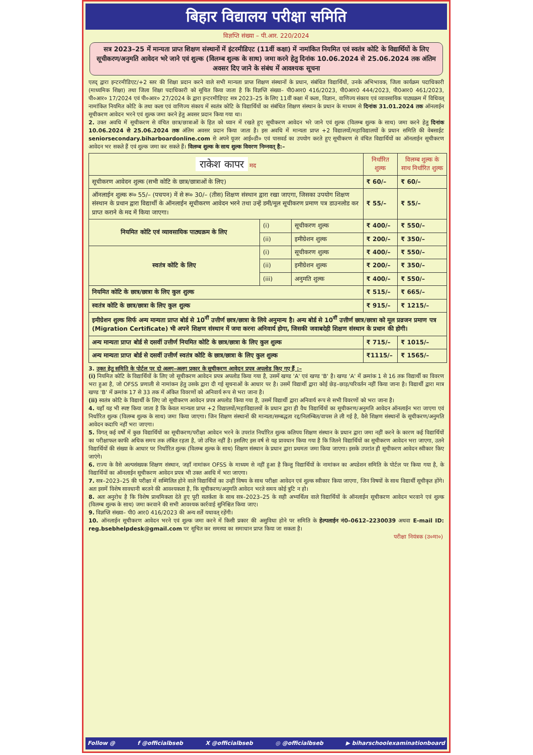बिहार विद्यालय परीक्षा समिति
विज्ञप्ति संख्या – पी.आर. 220/2024
सत्र 2023–25 में मान्यता प्राप्त शिक्षण संस्थानों में इंटरमीडिएट (11वीं कक्षा) में नामांकित नियमित एवं स्वतंत्र कोटि के विद्यार्थियों के लिए सूचीकरण/अनुमति आवेदन भरे जाने एवं शुल्क (विलम्ब शुल्क के साथ) जमा करने हेतु दिनांक 10.06.2024 से 25.06.2024 तक अंतिम अवसर दिए जाने के संबंध में आवश्यक सूचना
एतद् द्वारा इन्टरमीडिएट/+2 स्तर की शिक्षा प्रदान करने वाले सभी मान्यता प्राप्त शिक्षण संस्थानों के प्रधान, संबंधित विद्यार्थियों, उनके अभिभावक, जिला कार्यक्रम पदाधिकारी (माध्यमिक शिक्षा) तथा जिला शिक्षा पदाधिकारी को सूचित किया जाता है कि विज्ञप्ति संख्या– पी0आर0 416/2023, पी0आर0 444/2023, पी0आर0 461/2023, पी०आर० 17/2024 एवं पी०आर० 27/2024 के द्वारा इन्टरमीडिएट सत्र 2023–25 के लिए 11वीं कक्षा में कला, विज्ञान, वाणिज्य संकाय एवं व्यावसायिक पाठ्यक्रम में विधिवत् नामांकित नियमित कोटि के तथा कला एवं वाणिज्य संकाय में स्वतंत्र कोटि के विद्यार्थियों का संबंधित शिक्षण संस्थान के प्रधान के माध्यम से दिनांक 31.01.2024 तक ऑनलाईन सूचीकरण आवेदन भरने एवं शुल्क जमा करने हेतु अवसर प्रदान किया गया था।
2. उक्त अवधि में सूचीकरण से वंचित छात्र/छात्राओं के हित को ध्यान में रखते हुए सूचीकरण आवेदन भरे जाने एवं शुल्क (विलम्ब शुल्क के साथ) जमा करने हेतु दिनांक 10.06.2024 से 25.06.2024 तक अंतिम अवसर प्रदान किया जाता है। इस अवधि में मान्यता प्राप्त +2 विद्यालयों/महाविद्यालयों के प्रधान समिति की वेबसाईट seniorsecondary.biharboardonline.com से अपने यूजर आई०डी० एवं पासवर्ड का उपयोग करते हुए सूचीकरण से वंचित विद्यार्थियों का ऑनलाईन सूचीकरण आवेदन भर सकते हैं एवं शुल्क जमा कर सकते हैं। विलम्ब शुल्क के साथ शुल्क विवरण निम्नवत् है:–
| राकेश कापर मद | | | निर्धारित शुल्क | विलम्ब शुल्क के साथ निर्धारित शुल्क |
| --- | --- | --- | --- | --- |
| सूचीकरण आवेदन शुल्क (सभी कोटि के छात्र/छात्राओं के लिए) | | | ₹ 60/– | ₹ 60/– |
| ऑनलाईन शुल्क रू० 55/– (पचपन) में से रू० 30/– (तीस) शिक्षण संस्थान द्वारा रखा जाएगा, जिसका उपयोग शिक्षण संस्थान के प्रधान द्वारा विद्यार्थी के ऑनलाईन सूचीकरण आवेदन भरने तथा उन्हें डमी/मूल सूचीकरण प्रमाण पत्र डाउनलोड कर प्राप्त कराने के मद में किया जाएगा। | | | ₹ 55/– | ₹ 55/– |
| नियमित कोटि एवं व्यावसायिक पाठ्यक्रम के लिए | (i) | सूचीकरण शुल्क | ₹ 400/– | ₹ 550/– |
| | (ii) | इमीग्रेशन शुल्क | ₹ 200/– | ₹ 350/– |
| स्वतंत्र कोटि के लिए | (i) | सूचीकरण शुल्क | ₹ 400/– | ₹ 550/– |
| | (ii) | इमीग्रेशन शुल्क | ₹ 200/– | ₹ 350/– |
| | (iii) | अनुमति शुल्क | ₹ 400/– | ₹ 550/– |
| नियमित कोटि के छात्र/छात्रा के लिए कुल शुल्क | | | ₹ 515/– | ₹ 665/– |
| स्वतंत्र कोटि के छात्र/छात्रा के लिए कुल शुल्क | | | ₹ 915/– | ₹ 1215/– |
| इमीग्रेशन शुल्क सिर्फ अन्य मान्यता प्राप्त बोर्ड से 10<sup>वीं</sup> उत्तीर्ण छात्र/छात्रा के लिये अनुमान्य है। अन्य बोर्ड से 10<sup>वीं</sup> उत्तीर्ण छात्र/छात्रा को मूल प्रव्रजन प्रमाण पत्र (Migration Certificate) भी अपने शिक्षण संस्थान में जमा करना अनिवार्य होगा, जिसकी जवाबदेही शिक्षण संस्थान के प्रधान की होगी। | | | | |
| अन्य मान्यता प्राप्त बोर्ड से दसवीं उत्तीर्ण नियमित कोटि के छात्र/छात्रा के लिए कुल शुल्क | | | ₹ 715/– | ₹ 1015/– |
| अन्य मान्यता प्राप्त बोर्ड से दसवीं उत्तीर्ण स्वतंत्र कोटि के छात्र/छात्रा के लिए कुल शुल्क | | | ₹1115/– | ₹ 1565/– |
3. उक्त हेतु समिति के पोर्टल पर दो अलग–अलग प्रकार के सूचीकरण आवेदन प्रपत्र अपलोड किए गए हैं :–
(i) नियमित कोटि के विद्यार्थियों के लिए जो सूचीकरण आवेदन प्रपत्र अपलोड किया गया है, उसमें खण्ड 'A' एवं खण्ड 'B' है। खण्ड 'A' में क्रमांक 1 से 16 तक विद्यार्थी का विवरण भरा हुआ है, जो OFSS प्रणाली से नामांकन हेतु उसके द्वारा दी गई सूचनाओं के आधार पर है। उसमें विद्यार्थी द्वारा कोई छेड़–छाड़/परिवर्तन नहीं किया जाना है। विद्यार्थी द्वारा मात्र खण्ड 'B' में क्रमांक 17 से 33 तक में अंकित विवरणों को अनिवार्य रूप से भरा जाना है।
(ii) स्वतंत्र कोटि के विद्यार्थी के लिए जो सूचीकरण आवेदन प्रपत्र अपलोड किया गया है, उसमें विद्यार्थी द्वारा अनिवार्य रूप से सभी विवरणों को भरा जाना है।
4. यहाँ यह भी स्पष्ट किया जाता है कि केवल मान्यता प्राप्त +2 विद्यालयों/महाविद्यालयों के प्रधान द्वारा ही वैध विद्यार्थियों का सूचीकरण/अनुमति आवेदन ऑनलाईन भरा जाएगा एवं निर्धारित शुल्क (विलम्ब शुल्क के साथ) जमा किया जाएगा। जिन शिक्षण संस्थानों की मान्यता/सम्बद्धता रद्द/निलम्बित/वापस ले ली गई है, वैसे शिक्षण संस्थानों के सूचीकरण/अनुमति आवेदन कदापि नहीं भरा जाएगा।
5. विगत् कई वर्षों में कुछ विद्यार्थियों का सूचीकरण/परीक्षा आवेदन भरने के उपरांत निर्धारित शुल्क कतिपय शिक्षण संस्थान के प्रधान द्वारा जमा नहीं करने के कारण कई विद्यार्थियों का परीक्षाफल काफी अधिक समय तक लंबित रहता है, जो उचित नहीं है। इसलिए इस वर्ष से यह प्रावधान किया गया है कि जितने विद्यार्थियों का सूचीकरण आवेदन भरा जाएगा, उतने विद्यार्थियों की संख्या के आधार पर निर्धारित शुल्क (विलम्ब शुल्क के साथ) शिक्षण संस्थान के प्रधान द्वारा प्रथमतः जमा किया जाएगा। इसके उपरांत ही सूचीकरण आवेदन स्वीकार किए जाएंगे।
6. राज्य के वैसे अल्पसंख्यक शिक्षण संस्थान, जहाँ नामांकन OFSS के माध्यम से नहीं हुआ है किन्तु विद्यार्थियों के नामांकन का अपडेशन समिति के पोर्टल पर किया गया है, के विद्यार्थियों का ऑनलाईन सूचीकरण आवेदन प्रपत्र भी उक्त अवधि में भरा जाएगा।
7. सत्र–2023–25 की परीक्षा में सम्मिलित होने वाले विद्यार्थियों का उन्हीं विषय के साथ परीक्षा आवेदन एवं शुल्क स्वीकार किया जाएगा, जिन विषयों के साथ विद्यार्थी सूचीकृत होंगे। अतः इसमें विशेष सावधानी बरतने की आवश्यकता है, कि सूचीकरण/अनुमति आवेदन भरते समय कोई त्रुटि न हो।
8. अतः अनुरोध है कि विशेष प्राथमिकता देते हुए पूरी सतर्कता के साथ सत्र–2023–25 के सही अभ्यर्थित्व वाले विद्यार्थियों के ऑनलाईन सूचीकरण आवेदन भरवाने एवं शुल्क (विलम्ब शुल्क के साथ) जमा करवाने की सभी आवश्यक कार्रवाई सुनिश्चित किया जाए।
9. विज्ञप्ति संख्या– पी0 आर0 416/2023 की अन्य शर्तें यथावत् रहेंगी।
10. ऑनलाईन सूचीकरण आवेदन भरने एवं शुल्क जमा करने में किसी प्रकार की असुविधा होने पर समिति के हेल्पलाईन नं0–0612–2230039 अथवा E-mail ID: reg.bsebhelpdesk@gmail.com पर सूचित कर समस्या का समाधान प्राप्त किया जा सकता है।
परीक्षा नियंत्रक (उ०मा०)
Follow @ f @officialbseb X @officialbseb ◎ @officialbseb ▶ biharschoolexaminationboard